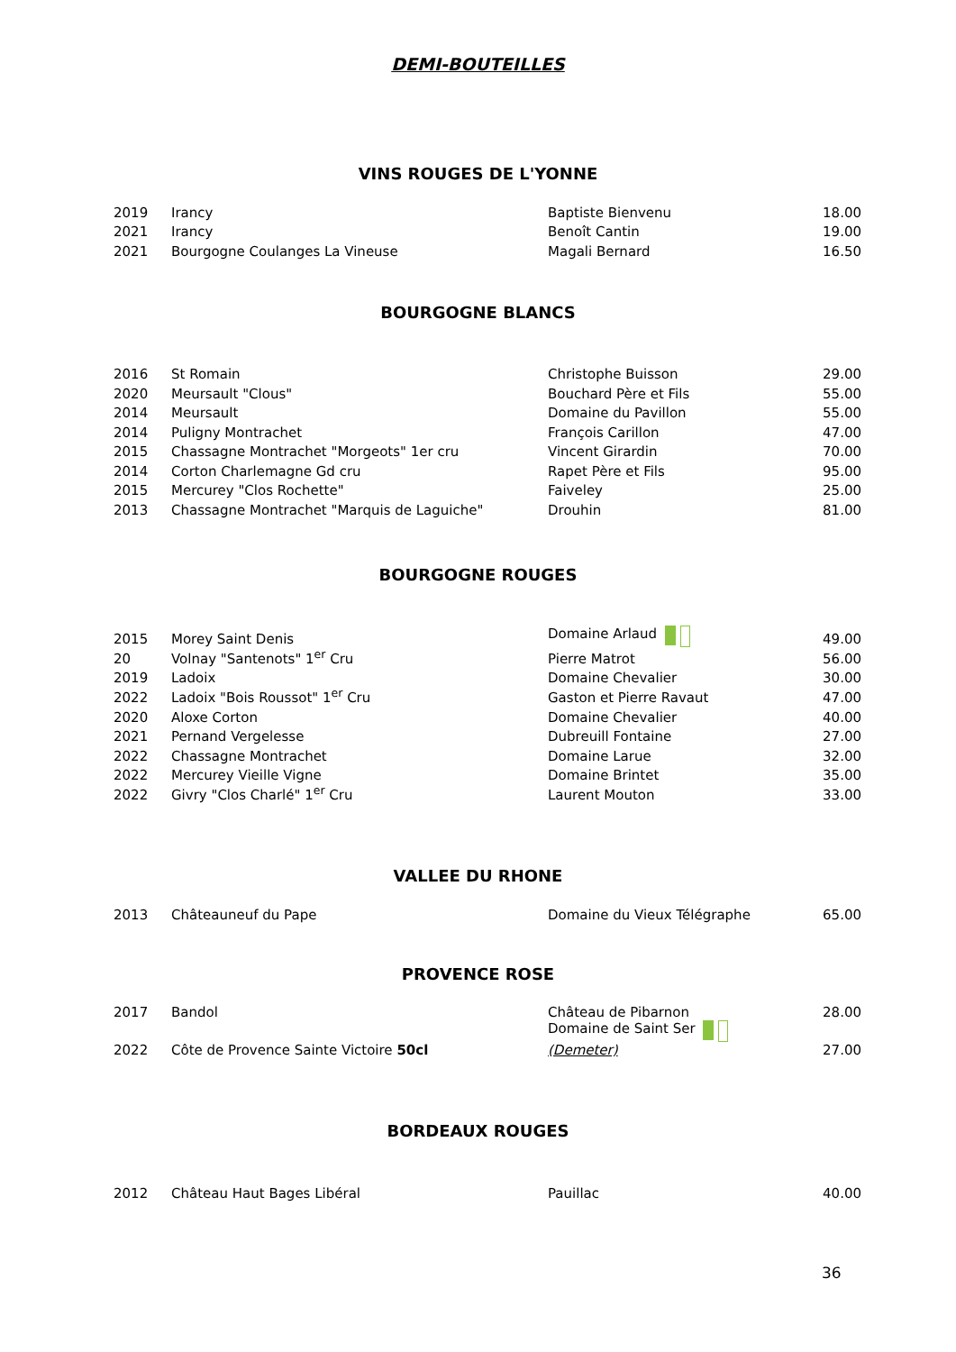DEMI-BOUTEILLES
VINS ROUGES DE L'YONNE
| 2019 | Irancy | Baptiste Bienvenu | 18.00 |
| 2021 | Irancy | Benoît Cantin | 19.00 |
| 2021 | Bourgogne Coulanges La Vineuse | Magali Bernard | 16.50 |
BOURGOGNE BLANCS
| 2016 | St Romain | Christophe Buisson | 29.00 |
| 2020 | Meursault "Clous" | Bouchard Père et Fils | 55.00 |
| 2014 | Meursault | Domaine du Pavillon | 55.00 |
| 2014 | Puligny Montrachet | François Carillon | 47.00 |
| 2015 | Chassagne Montrachet "Morgeots" 1er cru | Vincent Girardin | 70.00 |
| 2014 | Corton Charlemagne Gd cru | Rapet Père et Fils | 95.00 |
| 2015 | Mercurey "Clos Rochette" | Faiveley | 25.00 |
| 2013 | Chassagne Montrachet "Marquis de Laguiche" | Drouhin | 81.00 |
BOURGOGNE ROUGES
| 2015 | Morey Saint Denis | Domaine Arlaud | 49.00 |
| 20 | Volnay "Santenots" 1<sup>er</sup> Cru | Pierre Matrot | 56.00 |
| 2019 | Ladoix | Domaine Chevalier | 30.00 |
| 2022 | Ladoix "Bois Roussot" 1<sup>er</sup> Cru | Gaston et Pierre Ravaut | 47.00 |
| 2020 | Aloxe Corton | Domaine Chevalier | 40.00 |
| 2021 | Pernand Vergelesse | Dubreuill Fontaine | 27.00 |
| 2022 | Chassagne Montrachet | Domaine Larue | 32.00 |
| 2022 | Mercurey Vieille Vigne | Domaine Brintet | 35.00 |
| 2022 | Givry "Clos Charlé" 1<sup>er</sup> Cru | Laurent Mouton | 33.00 |
VALLEE DU RHONE
| 2013 | Châteauneuf du Pape | Domaine du Vieux Télégraphe | 65.00 |
PROVENCE ROSE
| 2017 | Bandol | Château de Pibarnon | 28.00 |
| 2022 | Côte de Provence Sainte Victoire 50cl | Domaine de Saint Ser (Demeter) | 27.00 |
BORDEAUX ROUGES
| 2012 | Château Haut Bages Libéral | Pauillac | 40.00 |
36